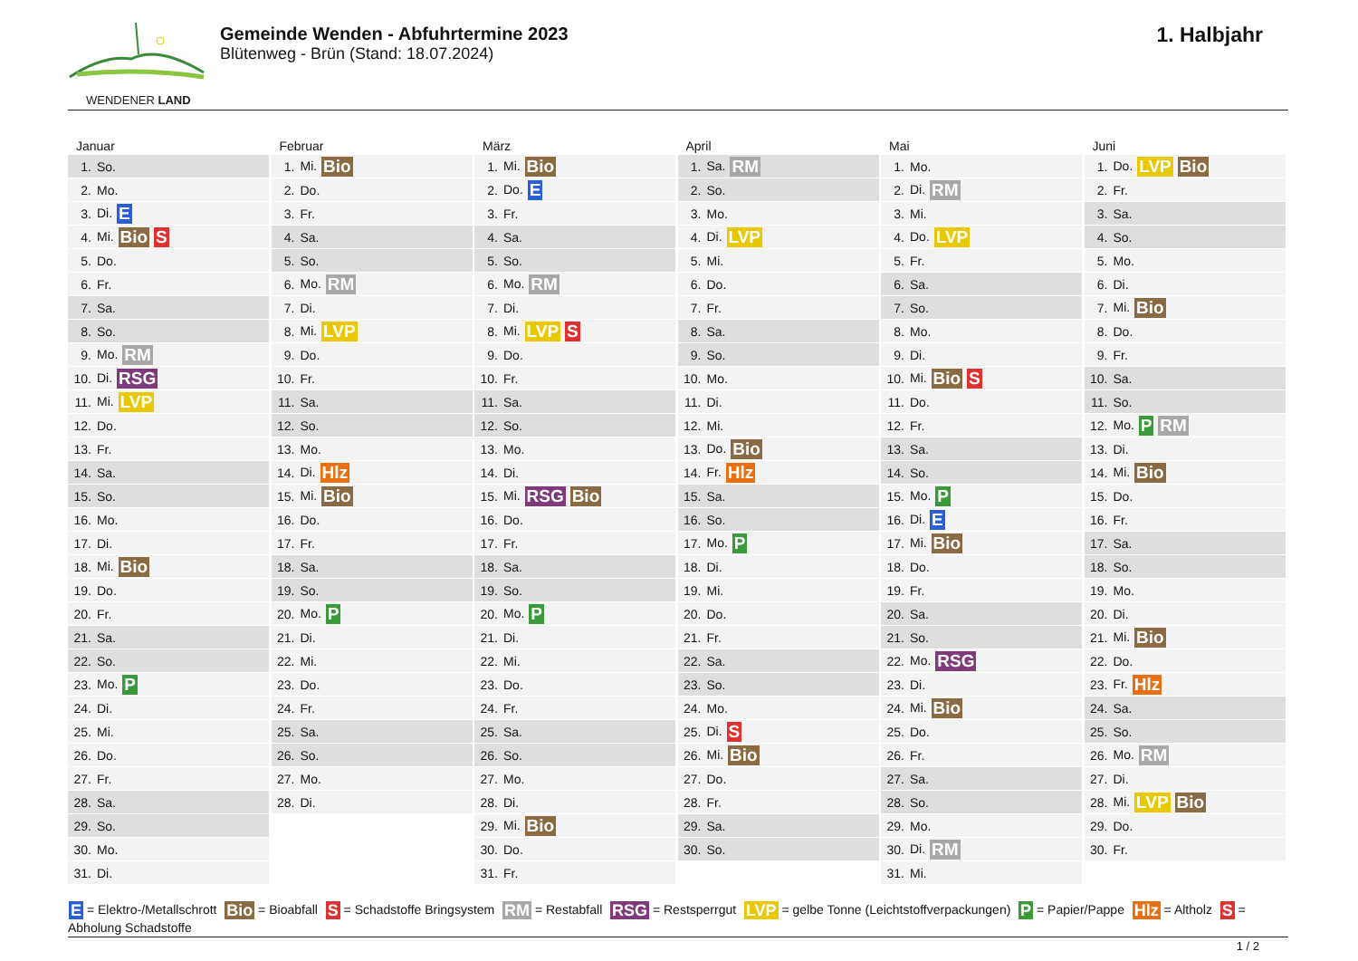WENDENER LAND
Gemeinde Wenden - Abfuhrtermine 2023
Blütenweg - Brün (Stand: 18.07.2024)
1. Halbjahr
Januar
| 1. | So. |
| 2. | Mo. |
| 3. | Di. E |
| 4. | Mi. Bio S |
| 5. | Do. |
| 6. | Fr. |
| 7. | Sa. |
| 8. | So. |
| 9. | Mo. RM |
| 10. | Di. RSG |
| 11. | Mi. LVP |
| 12. | Do. |
| 13. | Fr. |
| 14. | Sa. |
| 15. | So. |
| 16. | Mo. |
| 17. | Di. |
| 18. | Mi. Bio |
| 19. | Do. |
| 20. | Fr. |
| 21. | Sa. |
| 22. | So. |
| 23. | Mo. P |
| 24. | Di. |
| 25. | Mi. |
| 26. | Do. |
| 27. | Fr. |
| 28. | Sa. |
| 29. | So. |
| 30. | Mo. |
| 31. | Di. |
Februar
| 1. | Mi. Bio |
| 2. | Do. |
| 3. | Fr. |
| 4. | Sa. |
| 5. | So. |
| 6. | Mo. RM |
| 7. | Di. |
| 8. | Mi. LVP |
| 9. | Do. |
| 10. | Fr. |
| 11. | Sa. |
| 12. | So. |
| 13. | Mo. |
| 14. | Di. Hlz |
| 15. | Mi. Bio |
| 16. | Do. |
| 17. | Fr. |
| 18. | Sa. |
| 19. | So. |
| 20. | Mo. P |
| 21. | Di. |
| 22. | Mi. |
| 23. | Do. |
| 24. | Fr. |
| 25. | Sa. |
| 26. | So. |
| 27. | Mo. |
| 28. | Di. |
März
| 1. | Mi. Bio |
| 2. | Do. E |
| 3. | Fr. |
| 4. | Sa. |
| 5. | So. |
| 6. | Mo. RM |
| 7. | Di. |
| 8. | Mi. LVP S |
| 9. | Do. |
| 10. | Fr. |
| 11. | Sa. |
| 12. | So. |
| 13. | Mo. |
| 14. | Di. |
| 15. | Mi. RSG Bio |
| 16. | Do. |
| 17. | Fr. |
| 18. | Sa. |
| 19. | So. |
| 20. | Mo. P |
| 21. | Di. |
| 22. | Mi. |
| 23. | Do. |
| 24. | Fr. |
| 25. | Sa. |
| 26. | So. |
| 27. | Mo. |
| 28. | Di. |
| 29. | Mi. Bio |
| 30. | Do. |
| 31. | Fr. |
April
| 1. | Sa. RM |
| 2. | So. |
| 3. | Mo. |
| 4. | Di. LVP |
| 5. | Mi. |
| 6. | Do. |
| 7. | Fr. |
| 8. | Sa. |
| 9. | So. |
| 10. | Mo. |
| 11. | Di. |
| 12. | Mi. |
| 13. | Do. Bio |
| 14. | Fr. Hlz |
| 15. | Sa. |
| 16. | So. |
| 17. | Mo. P |
| 18. | Di. |
| 19. | Mi. |
| 20. | Do. |
| 21. | Fr. |
| 22. | Sa. |
| 23. | So. |
| 24. | Mo. |
| 25. | Di. S |
| 26. | Mi. Bio |
| 27. | Do. |
| 28. | Fr. |
| 29. | Sa. |
| 30. | So. |
Mai
| 1. | Mo. |
| 2. | Di. RM |
| 3. | Mi. |
| 4. | Do. LVP |
| 5. | Fr. |
| 6. | Sa. |
| 7. | So. |
| 8. | Mo. |
| 9. | Di. |
| 10. | Mi. Bio S |
| 11. | Do. |
| 12. | Fr. |
| 13. | Sa. |
| 14. | So. |
| 15. | Mo. P |
| 16. | Di. E |
| 17. | Mi. Bio |
| 18. | Do. |
| 19. | Fr. |
| 20. | Sa. |
| 21. | So. |
| 22. | Mo. RSG |
| 23. | Di. |
| 24. | Mi. Bio |
| 25. | Do. |
| 26. | Fr. |
| 27. | Sa. |
| 28. | So. |
| 29. | Mo. |
| 30. | Di. RM |
| 31. | Mi. |
Juni
| 1. | Do. LVP Bio |
| 2. | Fr. |
| 3. | Sa. |
| 4. | So. |
| 5. | Mo. |
| 6. | Di. |
| 7. | Mi. Bio |
| 8. | Do. |
| 9. | Fr. |
| 10. | Sa. |
| 11. | So. |
| 12. | Mo. P RM |
| 13. | Di. |
| 14. | Mi. Bio |
| 15. | Do. |
| 16. | Fr. |
| 17. | Sa. |
| 18. | So. |
| 19. | Mo. |
| 20. | Di. |
| 21. | Mi. Bio |
| 22. | Do. |
| 23. | Fr. Hlz |
| 24. | Sa. |
| 25. | So. |
| 26. | Mo. RM |
| 27. | Di. |
| 28. | Mi. LVP Bio |
| 29. | Do. |
| 30. | Fr. |
E = Elektro-/Metallschrott Bio = Bioabfall S = Schadstoffe Bringsystem RM = Restabfall RSG = Restsperrgut LVP = gelbe Tonne (Leichtstoffverpackungen) P = Papier/Pappe Hlz = Altholz S = Abholung Schadstoffe
1 / 2